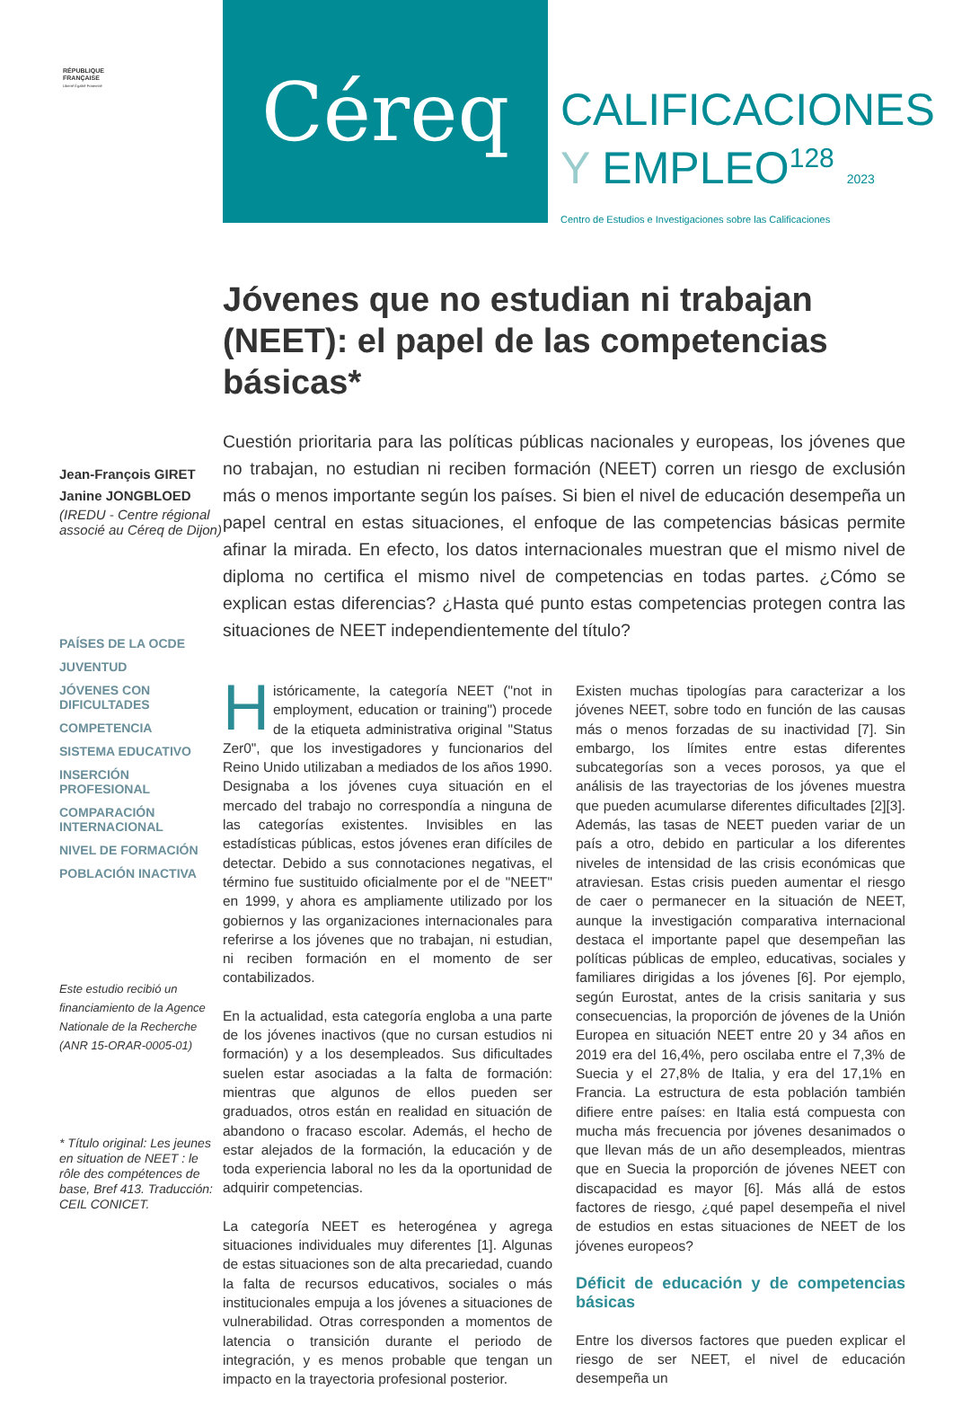RÉPUBLIQUE
FRANÇAISE
Liberté Égalité Fraternité
Céreq
CALIFICACIONES
Y EMPLEO<sup>128</sup> 2023
Centro de Estudios e Investigaciones sobre las Calificaciones
Jóvenes que no estudian ni trabajan (NEET): el papel de las competencias básicas*
Jean-François GIRET
Janine JONGBLOED
(IREDU - Centre régional associé au Céreq de Dijon)
PAÍSES DE LA OCDE
JUVENTUD
JÓVENES CON DIFICULTADES
COMPETENCIA
SISTEMA EDUCATIVO
INSERCIÓN PROFESIONAL
COMPARACIÓN INTERNACIONAL
NIVEL DE FORMACIÓN
POBLACIÓN INACTIVA
Este estudio recibió un financiamiento de la Agence Nationale de la Recherche (ANR 15-ORAR-0005-01)
* Título original: Les jeunes en situation de NEET : le rôle des compétences de base, Bref 413. Traducción: CEIL CONICET.
Cuestión prioritaria para las políticas públicas nacionales y europeas, los jóvenes que no trabajan, no estudian ni reciben formación (NEET) corren un riesgo de exclusión más o menos importante según los países. Si bien el nivel de educación desempeña un papel central en estas situaciones, el enfoque de las competencias básicas permite afinar la mirada. En efecto, los datos internacionales muestran que el mismo nivel de diploma no certifica el mismo nivel de competencias en todas partes. ¿Cómo se explican estas diferencias? ¿Hasta qué punto estas competencias protegen contra las situaciones de NEET independientemente del título?
Históricamente, la categoría NEET ("not in employment, education or training") procede de la etiqueta administrativa original "Status Zer0", que los investigadores y funcionarios del Reino Unido utilizaban a mediados de los años 1990. Designaba a los jóvenes cuya situación en el mercado del trabajo no correspondía a ninguna de las categorías existentes. Invisibles en las estadísticas públicas, estos jóvenes eran difíciles de detectar. Debido a sus connotaciones negativas, el término fue sustituido oficialmente por el de "NEET" en 1999, y ahora es ampliamente utilizado por los gobiernos y las organizaciones internacionales para referirse a los jóvenes que no trabajan, ni estudian, ni reciben formación en el momento de ser contabilizados.
En la actualidad, esta categoría engloba a una parte de los jóvenes inactivos (que no cursan estudios ni formación) y a los desempleados. Sus dificultades suelen estar asociadas a la falta de formación: mientras que algunos de ellos pueden ser graduados, otros están en realidad en situación de abandono o fracaso escolar. Además, el hecho de estar alejados de la formación, la educación y de toda experiencia laboral no les da la oportunidad de adquirir competencias.
La categoría NEET es heterogénea y agrega situaciones individuales muy diferentes [1]. Algunas de estas situaciones son de alta precariedad, cuando la falta de recursos educativos, sociales o más institucionales empuja a los jóvenes a situaciones de vulnerabilidad. Otras corresponden a momentos de latencia o transición durante el periodo de integración, y es menos probable que tengan un impacto en la trayectoria profesional posterior.
Existen muchas tipologías para caracterizar a los jóvenes NEET, sobre todo en función de las causas más o menos forzadas de su inactividad [7]. Sin embargo, los límites entre estas diferentes subcategorías son a veces porosos, ya que el análisis de las trayectorias de los jóvenes muestra que pueden acumularse diferentes dificultades [2][3]. Además, las tasas de NEET pueden variar de un país a otro, debido en particular a los diferentes niveles de intensidad de las crisis económicas que atraviesan. Estas crisis pueden aumentar el riesgo de caer o permanecer en la situación de NEET, aunque la investigación comparativa internacional destaca el importante papel que desempeñan las políticas públicas de empleo, educativas, sociales y familiares dirigidas a los jóvenes [6]. Por ejemplo, según Eurostat, antes de la crisis sanitaria y sus consecuencias, la proporción de jóvenes de la Unión Europea en situación NEET entre 20 y 34 años en 2019 era del 16,4%, pero oscilaba entre el 7,3% de Suecia y el 27,8% de Italia, y era del 17,1% en Francia. La estructura de esta población también difiere entre países: en Italia está compuesta con mucha más frecuencia por jóvenes desanimados o que llevan más de un año desempleados, mientras que en Suecia la proporción de jóvenes NEET con discapacidad es mayor [6]. Más allá de estos factores de riesgo, ¿qué papel desempeña el nivel de estudios en estas situaciones de NEET de los jóvenes europeos?
Déficit de educación y de competencias básicas
Entre los diversos factores que pueden explicar el riesgo de ser NEET, el nivel de educación desempeña un